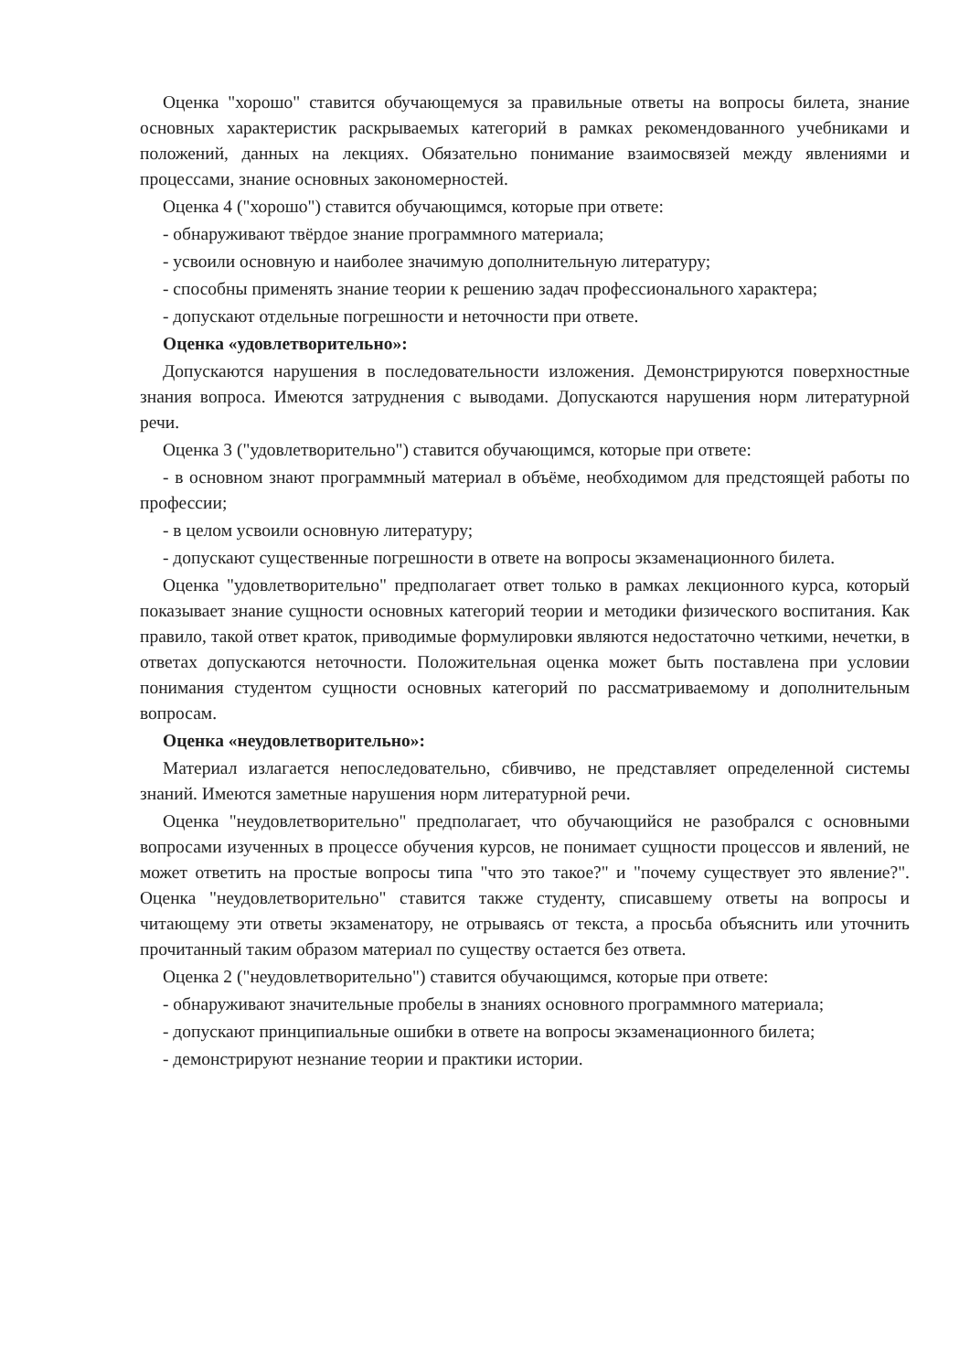Оценка "хорошо" ставится обучающемуся за правильные ответы на вопросы билета, знание основных характеристик раскрываемых категорий в рамках рекомендованного учебниками и положений, данных на лекциях. Обязательно понимание взаимосвязей между явлениями и процессами, знание основных закономерностей.
Оценка 4 ("хорошо") ставится обучающимся, которые при ответе:
- обнаруживают твёрдое знание программного материала;
- усвоили основную и наиболее значимую дополнительную литературу;
- способны применять знание теории к решению задач профессионального характера;
- допускают отдельные погрешности и неточности при ответе.
Оценка «удовлетворительно»:
Допускаются нарушения в последовательности изложения. Демонстрируются поверхностные знания вопроса. Имеются затруднения с выводами. Допускаются нарушения норм литературной речи.
Оценка 3 ("удовлетворительно") ставится обучающимся, которые при ответе:
- в основном знают программный материал в объёме, необходимом для предстоящей работы по профессии;
- в целом усвоили основную литературу;
- допускают существенные погрешности в ответе на вопросы экзаменационного билета.
Оценка "удовлетворительно" предполагает ответ только в рамках лекционного курса, который показывает знание сущности основных категорий теории и методики физического воспитания. Как правило, такой ответ краток, приводимые формулировки являются недостаточно четкими, нечетки, в ответах допускаются неточности. Положительная оценка может быть поставлена при условии понимания студентом сущности основных категорий по рассматриваемому и дополнительным вопросам.
Оценка «неудовлетворительно»:
Материал излагается непоследовательно, сбивчиво, не представляет определенной системы знаний. Имеются заметные нарушения норм литературной речи.
Оценка "неудовлетворительно" предполагает, что обучающийся не разобрался с основными вопросами изученных в процессе обучения курсов, не понимает сущности процессов и явлений, не может ответить на простые вопросы типа "что это такое?" и "почему существует это явление?". Оценка "неудовлетворительно" ставится также студенту, списавшему ответы на вопросы и читающему эти ответы экзаменатору, не отрываясь от текста, а просьба объяснить или уточнить прочитанный таким образом материал по существу остается без ответа.
Оценка 2 ("неудовлетворительно") ставится обучающимся, которые при ответе:
- обнаруживают значительные пробелы в знаниях основного программного материала;
- допускают принципиальные ошибки в ответе на вопросы экзаменационного билета;
- демонстрируют незнание теории и практики истории.